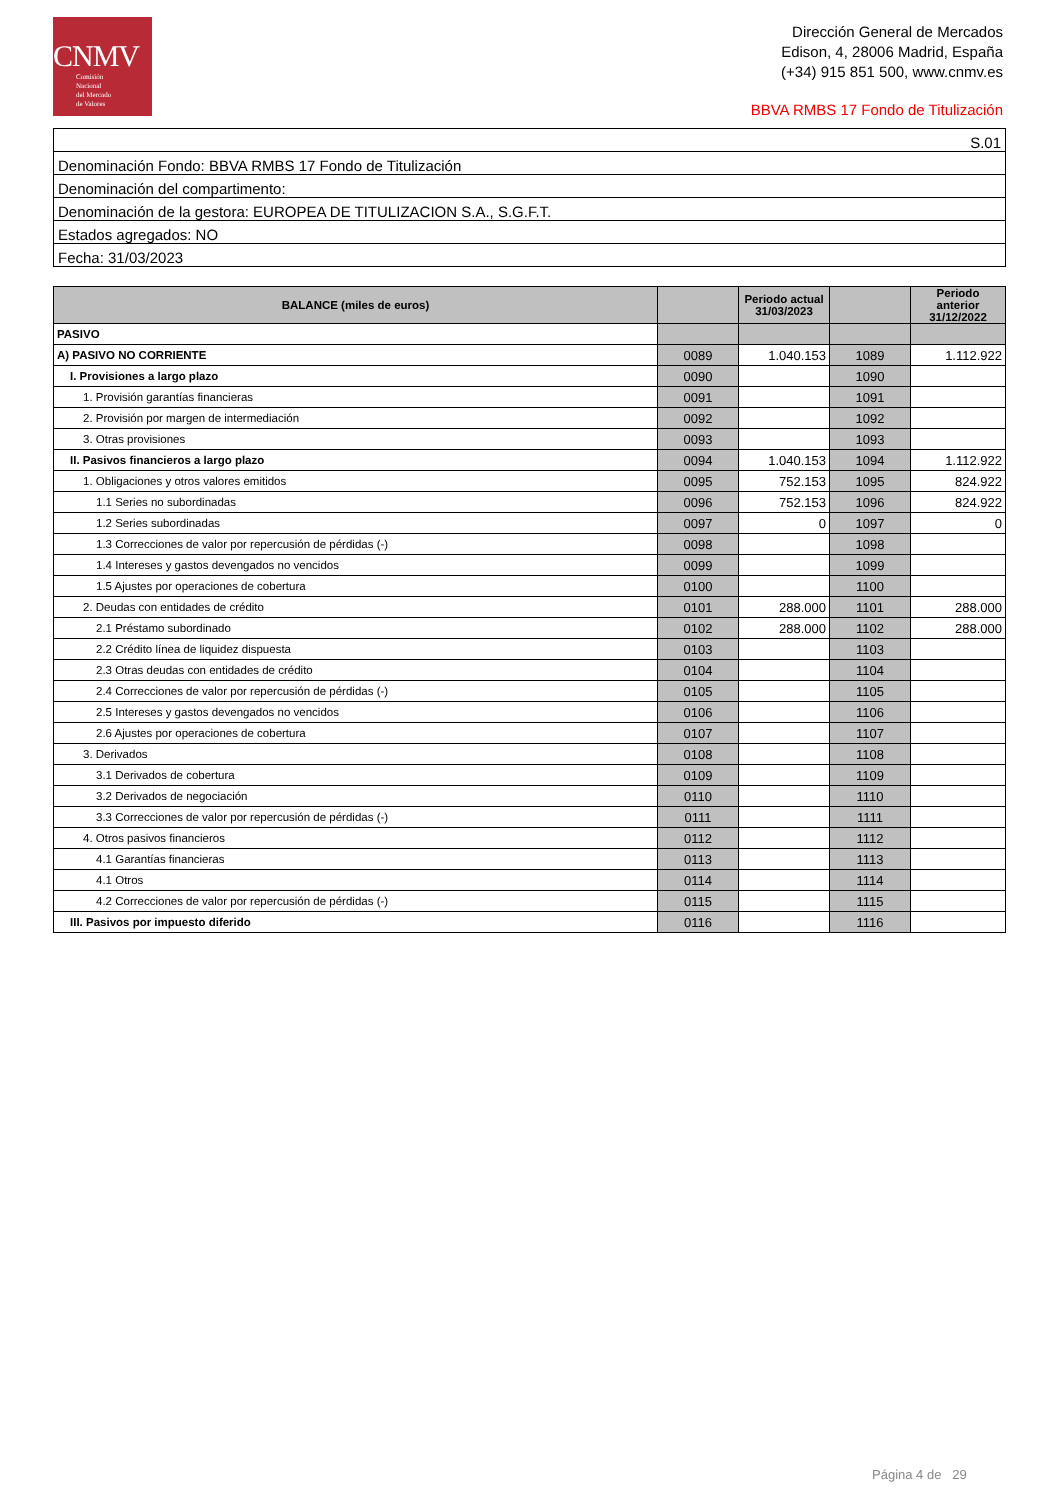CNMV
Comisión
Nacional
del Mercado
de Valores
Dirección General de Mercados
Edison, 4, 28006 Madrid, España
(+34) 915 851 500, www.cnmv.es
BBVA RMBS 17 Fondo de Titulización
| S.01 |
| Denominación Fondo: BBVA RMBS 17 Fondo de Titulización |
| Denominación del compartimento: |
| Denominación de la gestora: EUROPEA DE TITULIZACION S.A., S.G.F.T. |
| Estados agregados: NO |
| Fecha: 31/03/2023 |
| BALANCE (miles de euros) | | Periodo actual 31/03/2023 | | Periodo anterior 31/12/2022 |
| --- | --- | --- | --- | --- |
| PASIVO | | | | |
| A) PASIVO NO CORRIENTE | 0089 | 1.040.153 | 1089 | 1.112.922 |
| I. Provisiones a largo plazo | 0090 | | 1090 | |
| 1. Provisión garantías financieras | 0091 | | 1091 | |
| 2. Provisión por margen de intermediación | 0092 | | 1092 | |
| 3. Otras provisiones | 0093 | | 1093 | |
| II. Pasivos financieros a largo plazo | 0094 | 1.040.153 | 1094 | 1.112.922 |
| 1. Obligaciones y otros valores emitidos | 0095 | 752.153 | 1095 | 824.922 |
| 1.1 Series no subordinadas | 0096 | 752.153 | 1096 | 824.922 |
| 1.2 Series subordinadas | 0097 | 0 | 1097 | 0 |
| 1.3 Correcciones de valor por repercusión de pérdidas (-) | 0098 | | 1098 | |
| 1.4 Intereses y gastos devengados no vencidos | 0099 | | 1099 | |
| 1.5 Ajustes por operaciones de cobertura | 0100 | | 1100 | |
| 2. Deudas con entidades de crédito | 0101 | 288.000 | 1101 | 288.000 |
| 2.1 Préstamo subordinado | 0102 | 288.000 | 1102 | 288.000 |
| 2.2 Crédito línea de liquidez dispuesta | 0103 | | 1103 | |
| 2.3 Otras deudas con entidades de crédito | 0104 | | 1104 | |
| 2.4 Correcciones de valor por repercusión de pérdidas (-) | 0105 | | 1105 | |
| 2.5 Intereses y gastos devengados no vencidos | 0106 | | 1106 | |
| 2.6 Ajustes por operaciones de cobertura | 0107 | | 1107 | |
| 3. Derivados | 0108 | | 1108 | |
| 3.1 Derivados de cobertura | 0109 | | 1109 | |
| 3.2 Derivados de negociación | 0110 | | 1110 | |
| 3.3 Correcciones de valor por repercusión de pérdidas (-) | 0111 | | 1111 | |
| 4. Otros pasivos financieros | 0112 | | 1112 | |
| 4.1 Garantías financieras | 0113 | | 1113 | |
| 4.1 Otros | 0114 | | 1114 | |
| 4.2 Correcciones de valor por repercusión de pérdidas (-) | 0115 | | 1115 | |
| III. Pasivos por impuesto diferido | 0116 | | 1116 | |
Página 4 de 29